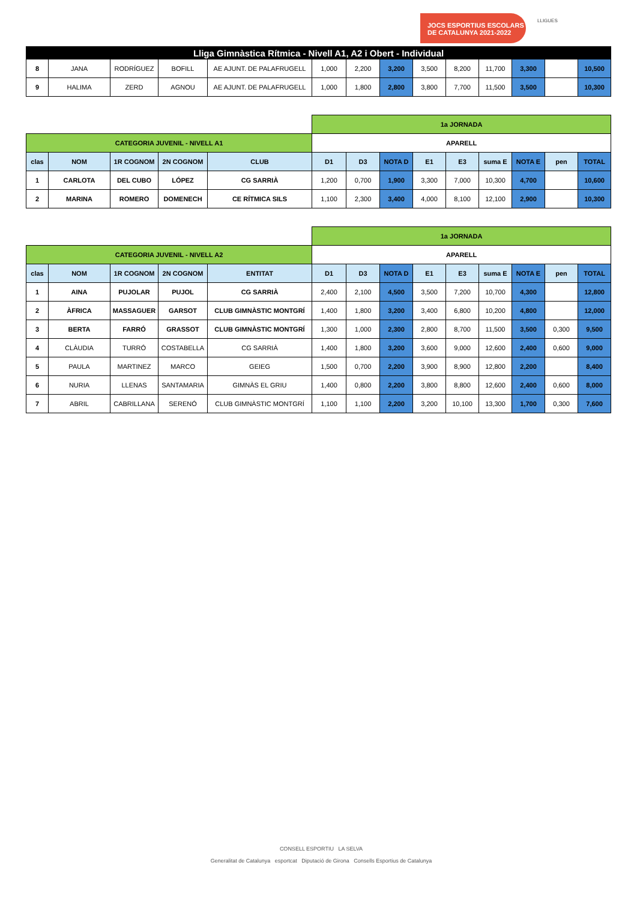JOCS ESPORTIUS ESCOLARS
DE CATALUNYA 2021-2022
LLIGUES
| Lliga Gimnàstica Rítmica - Nivell A1, A2 i Obert - Individual | | | | | | | | | | | | | |
| 8 | JANA | RODRÍGUEZ | BOFILL | AE AJUNT. DE PALAFRUGELL | 1,000 | 2,200 | 3,200 | 3,500 | 8,200 | 11,700 | 3,300 | | 10,500 |
| 9 | HALIMA | ZERD | AGNOU | AE AJUNT. DE PALAFRUGELL | 1,000 | 1,800 | 2,800 | 3,800 | 7,700 | 11,500 | 3,500 | | 10,300 |
| | | | | | 1a JORNADA | | | | | | | | |
| CATEGORIA JUVENIL - NIVELL A1 | | | | | APARELL | | | | | | | | |
| clas | NOM | 1R COGNOM | 2N COGNOM | CLUB | D1 | D3 | NOTA D | E1 | E3 | suma E | NOTA E | pen | TOTAL |
| 1 | CARLOTA | DEL CUBO | LÓPEZ | CG SARRIÀ | 1,200 | 0,700 | 1,900 | 3,300 | 7,000 | 10,300 | 4,700 | | 10,600 |
| 2 | MARINA | ROMERO | DOMENECH | CE RÍTMICA SILS | 1,100 | 2,300 | 3,400 | 4,000 | 8,100 | 12,100 | 2,900 | | 10,300 |
| | | | | | 1a JORNADA | | | | | | | | |
| CATEGORIA JUVENIL - NIVELL A2 | | | | | APARELL | | | | | | | | |
| clas | NOM | 1R COGNOM | 2N COGNOM | ENTITAT | D1 | D3 | NOTA D | E1 | E3 | suma E | NOTA E | pen | TOTAL |
| 1 | AINA | PUJOLAR | PUJOL | CG SARRIÀ | 2,400 | 2,100 | 4,500 | 3,500 | 7,200 | 10,700 | 4,300 | | 12,800 |
| 2 | ÀFRICA | MASSAGUER | GARSOT | CLUB GIMNÀSTIC MONTGRÍ | 1,400 | 1,800 | 3,200 | 3,400 | 6,800 | 10,200 | 4,800 | | 12,000 |
| 3 | BERTA | FARRÓ | GRASSOT | CLUB GIMNÀSTIC MONTGRÍ | 1,300 | 1,000 | 2,300 | 2,800 | 8,700 | 11,500 | 3,500 | 0,300 | 9,500 |
| 4 | CLÀUDIA | TURRÓ | COSTABELLA | CG SARRIÀ | 1,400 | 1,800 | 3,200 | 3,600 | 9,000 | 12,600 | 2,400 | 0,600 | 9,000 |
| 5 | PAULA | MARTINEZ | MARCO | GEIEG | 1,500 | 0,700 | 2,200 | 3,900 | 8,900 | 12,800 | 2,200 | | 8,400 |
| 6 | NURIA | LLENAS | SANTAMARIA | GIMNÀS EL GRIU | 1,400 | 0,800 | 2,200 | 3,800 | 8,800 | 12,600 | 2,400 | 0,600 | 8,000 |
| 7 | ABRIL | CABRILLANA | SERENÓ | CLUB GIMNÀSTIC MONTGRÍ | 1,100 | 1,100 | 2,200 | 3,200 | 10,100 | 13,300 | 1,700 | 0,300 | 7,600 |
CONSELL ESPORTIU LA SELVA
Generalitat de Catalunya esportcat Diputació de Girona Consells Esportius de Catalunya